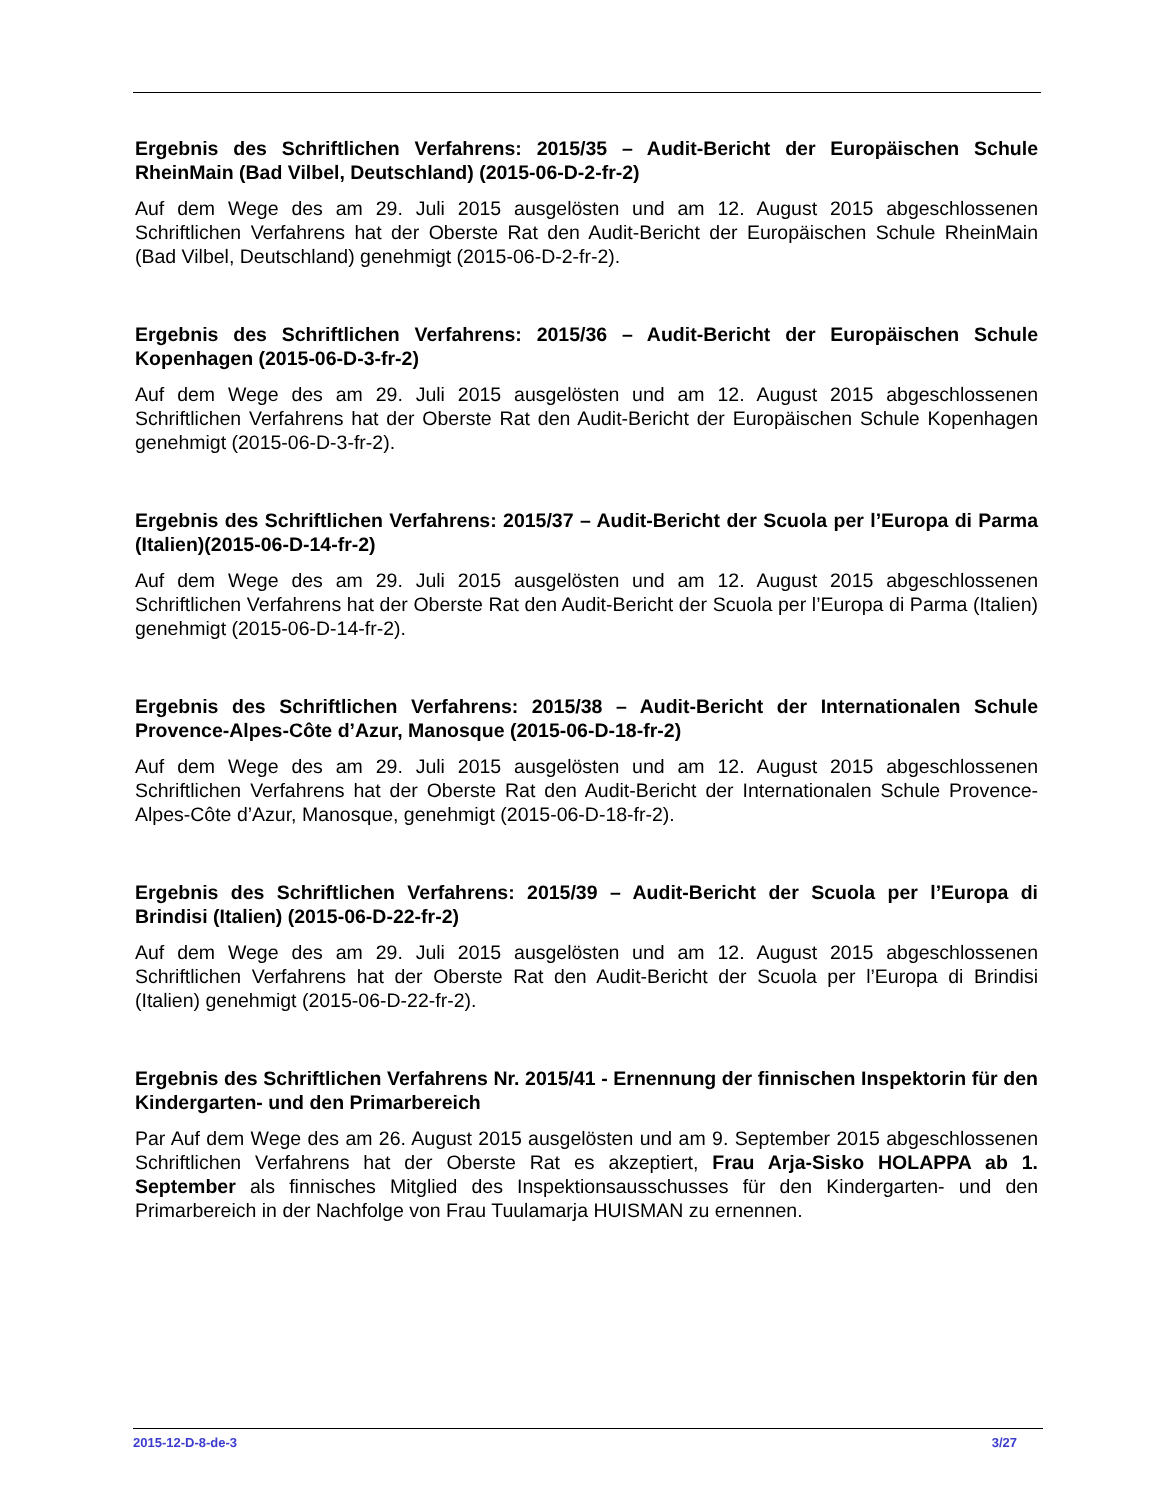Ergebnis des Schriftlichen Verfahrens: 2015/35 – Audit-Bericht der Europäischen Schule RheinMain (Bad Vilbel, Deutschland) (2015-06-D-2-fr-2)
Auf dem Wege des am 29. Juli 2015 ausgelösten und am 12. August 2015 abgeschlossenen Schriftlichen Verfahrens hat der Oberste Rat den Audit-Bericht der Europäischen Schule RheinMain (Bad Vilbel, Deutschland) genehmigt (2015-06-D-2-fr-2).
Ergebnis des Schriftlichen Verfahrens: 2015/36 – Audit-Bericht der Europäischen Schule Kopenhagen (2015-06-D-3-fr-2)
Auf dem Wege des am 29. Juli 2015 ausgelösten und am 12. August 2015 abgeschlossenen Schriftlichen Verfahrens hat der Oberste Rat den Audit-Bericht der Europäischen Schule Kopenhagen genehmigt (2015-06-D-3-fr-2).
Ergebnis des Schriftlichen Verfahrens: 2015/37 – Audit-Bericht der Scuola per l’Europa di Parma (Italien)(2015-06-D-14-fr-2)
Auf dem Wege des am 29. Juli 2015 ausgelösten und am 12. August 2015 abgeschlossenen Schriftlichen Verfahrens hat der Oberste Rat den Audit-Bericht der Scuola per l’Europa di Parma (Italien) genehmigt (2015-06-D-14-fr-2).
Ergebnis des Schriftlichen Verfahrens: 2015/38 – Audit-Bericht der Internationalen Schule Provence-Alpes-Côte d’Azur, Manosque (2015-06-D-18-fr-2)
Auf dem Wege des am 29. Juli 2015 ausgelösten und am 12. August 2015 abgeschlossenen Schriftlichen Verfahrens hat der Oberste Rat den Audit-Bericht der Internationalen Schule Provence-Alpes-Côte d’Azur, Manosque, genehmigt (2015-06-D-18-fr-2).
Ergebnis des Schriftlichen Verfahrens: 2015/39 – Audit-Bericht der Scuola per l’Europa di Brindisi (Italien) (2015-06-D-22-fr-2)
Auf dem Wege des am 29. Juli 2015 ausgelösten und am 12. August 2015 abgeschlossenen Schriftlichen Verfahrens hat der Oberste Rat den Audit-Bericht der Scuola per l’Europa di Brindisi (Italien) genehmigt (2015-06-D-22-fr-2).
Ergebnis des Schriftlichen Verfahrens Nr. 2015/41 - Ernennung der finnischen Inspektorin für den Kindergarten- und den Primarbereich
Par Auf dem Wege des am 26. August 2015 ausgelösten und am 9. September 2015 abgeschlossenen Schriftlichen Verfahrens hat der Oberste Rat es akzeptiert, Frau Arja-Sisko HOLAPPA ab 1. September als finnisches Mitglied des Inspektionsausschusses für den Kindergarten- und den Primarbereich in der Nachfolge von Frau Tuulamarja HUISMAN zu ernennen.
2015-12-D-8-de-3 3/27